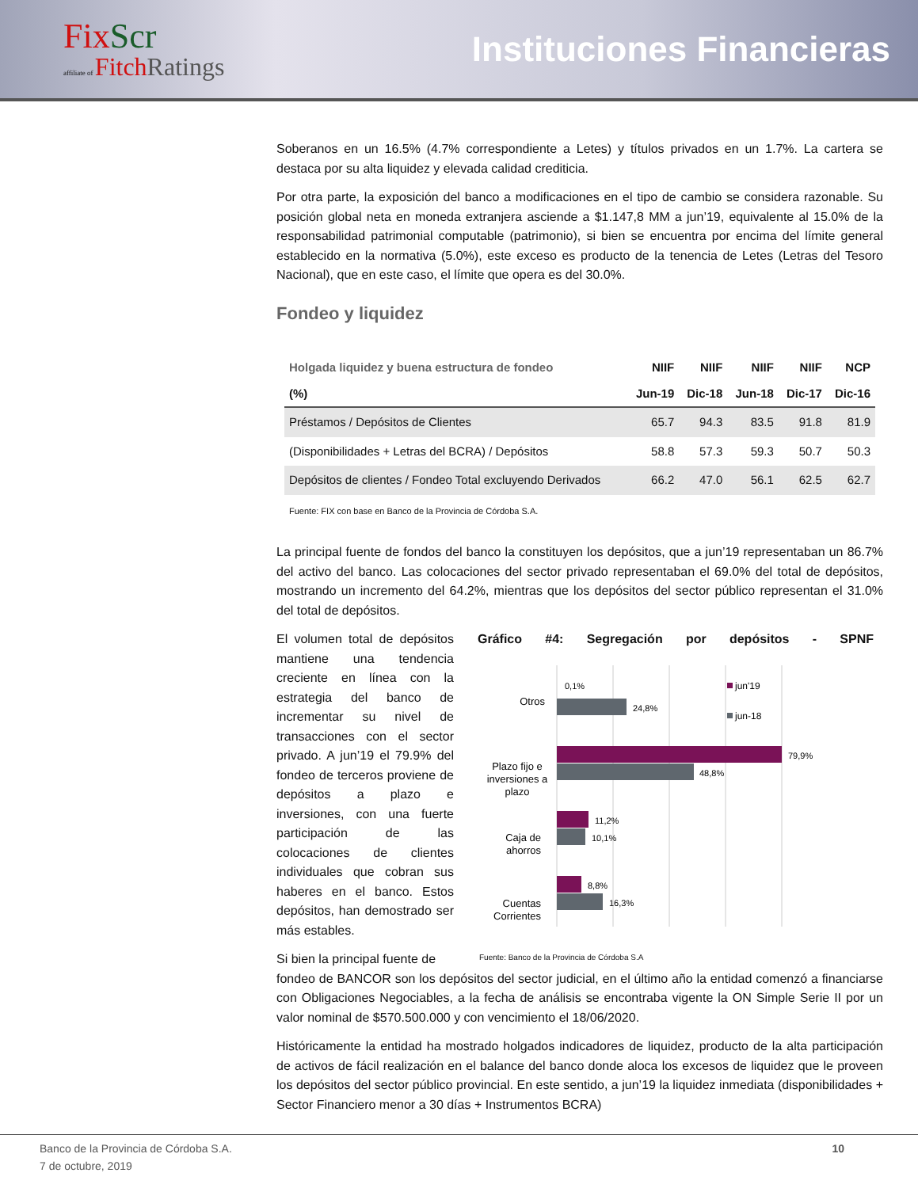Fix Scr
affiliate of Fitch Ratings
Instituciones Financieras
Soberanos en un 16.5% (4.7% correspondiente a Letes) y títulos privados en un 1.7%. La cartera se destaca por su alta liquidez y elevada calidad crediticia.
Por otra parte, la exposición del banco a modificaciones en el tipo de cambio se considera razonable. Su posición global neta en moneda extranjera asciende a $1.147,8 MM a jun’19, equivalente al 15.0% de la responsabilidad patrimonial computable (patrimonio), si bien se encuentra por encima del límite general establecido en la normativa (5.0%), este exceso es producto de la tenencia de Letes (Letras del Tesoro Nacional), que en este caso, el límite que opera es del 30.0%.
Fondeo y liquidez
| Holgada liquidez y buena estructura de fondeo | NIIF | NIIF | NIIF | NIIF | NCP |
| --- | --- | --- | --- | --- | --- |
| (%) | Jun-19 | Dic-18 | Jun-18 | Dic-17 | Dic-16 |
| Préstamos / Depósitos de Clientes | 65.7 | 94.3 | 83.5 | 91.8 | 81.9 |
| (Disponibilidades + Letras del BCRA) / Depósitos | 58.8 | 57.3 | 59.3 | 50.7 | 50.3 |
| Depósitos de clientes / Fondeo Total excluyendo Derivados | 66.2 | 47.0 | 56.1 | 62.5 | 62.7 |
Fuente: FIX con base en Banco de la Provincia de Córdoba S.A.
La principal fuente de fondos del banco la constituyen los depósitos, que a jun’19 representaban un 86.7% del activo del banco. Las colocaciones del sector privado representaban el 69.0% del total de depósitos, mostrando un incremento del 64.2%, mientras que los depósitos del sector público representan el 31.0% del total de depósitos.
El volumen total de depósitos mantiene una tendencia creciente en línea con la estrategia del banco de incrementar su nivel de transacciones con el sector privado. A jun’19 el 79.9% del fondeo de terceros proviene de depósitos a plazo e inversiones, con una fuerte participación de las colocaciones de clientes individuales que cobran sus haberes en el banco. Estos depósitos, han demostrado ser más estables.
Si bien la principal fuente de
Gráfico #4: Segregación por depósitos - SPNF
jun'19
jun-18
Otros
0,1%
24,8%
Plazo fijo e
inversiones a
plazo
79,9%
48,8%
Caja de
ahorros
11,2%
10,1%
Cuentas
Corrientes
8,8%
16,3%
Fuente: Banco de la Provincia de Córdoba S.A
fondeo de BANCOR son los depósitos del sector judicial, en el último año la entidad comenzó a financiarse con Obligaciones Negociables, a la fecha de análisis se encontraba vigente la ON Simple Serie II por un valor nominal de $570.500.000 y con vencimiento el 18/06/2020.
Históricamente la entidad ha mostrado holgados indicadores de liquidez, producto de la alta participación de activos de fácil realización en el balance del banco donde aloca los excesos de liquidez que le proveen los depósitos del sector público provincial. En este sentido, a jun’19 la liquidez inmediata (disponibilidades + Sector Financiero menor a 30 días + Instrumentos BCRA)
Banco de la Provincia de Córdoba S.A.
7 de octubre, 2019 10